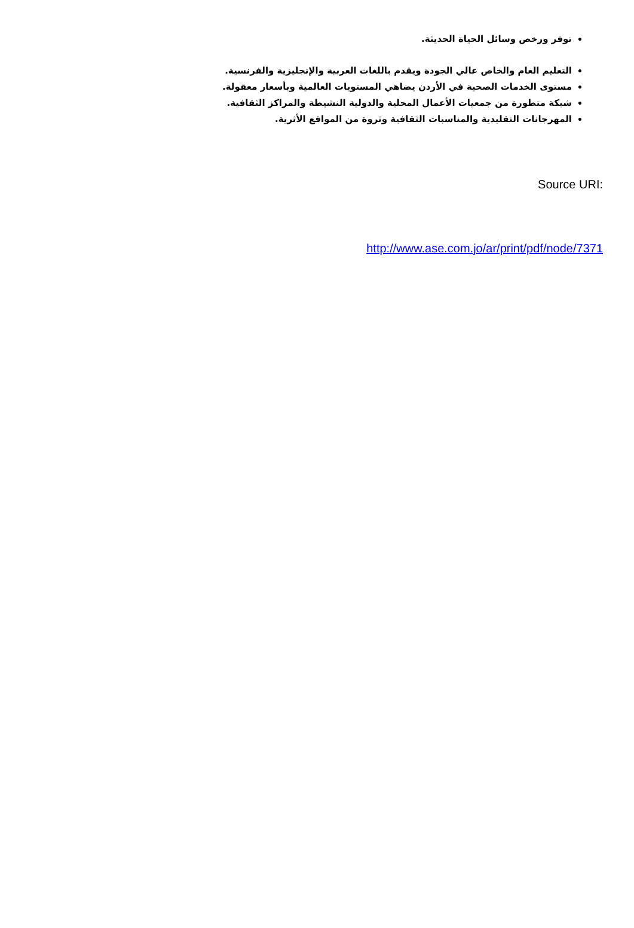توفر ورخص وسائل الحياة الحديثة.
التعليم العام والخاص عالي الجودة ويقدم باللغات العربية والإنجليزية والفرنسية.
مستوى الخدمات الصحية في الأردن يضاهي المستويات العالمية وبأسعار معقولة.
شبكة متطورة من جمعيات الأعمال المحلية والدولية النشيطة والمراكز الثقافية.
المهرجانات التقليدية والمناسبات الثقافية وثروة من المواقع الأثرية.
Source URI:
http://www.ase.com.jo/ar/print/pdf/node/7371